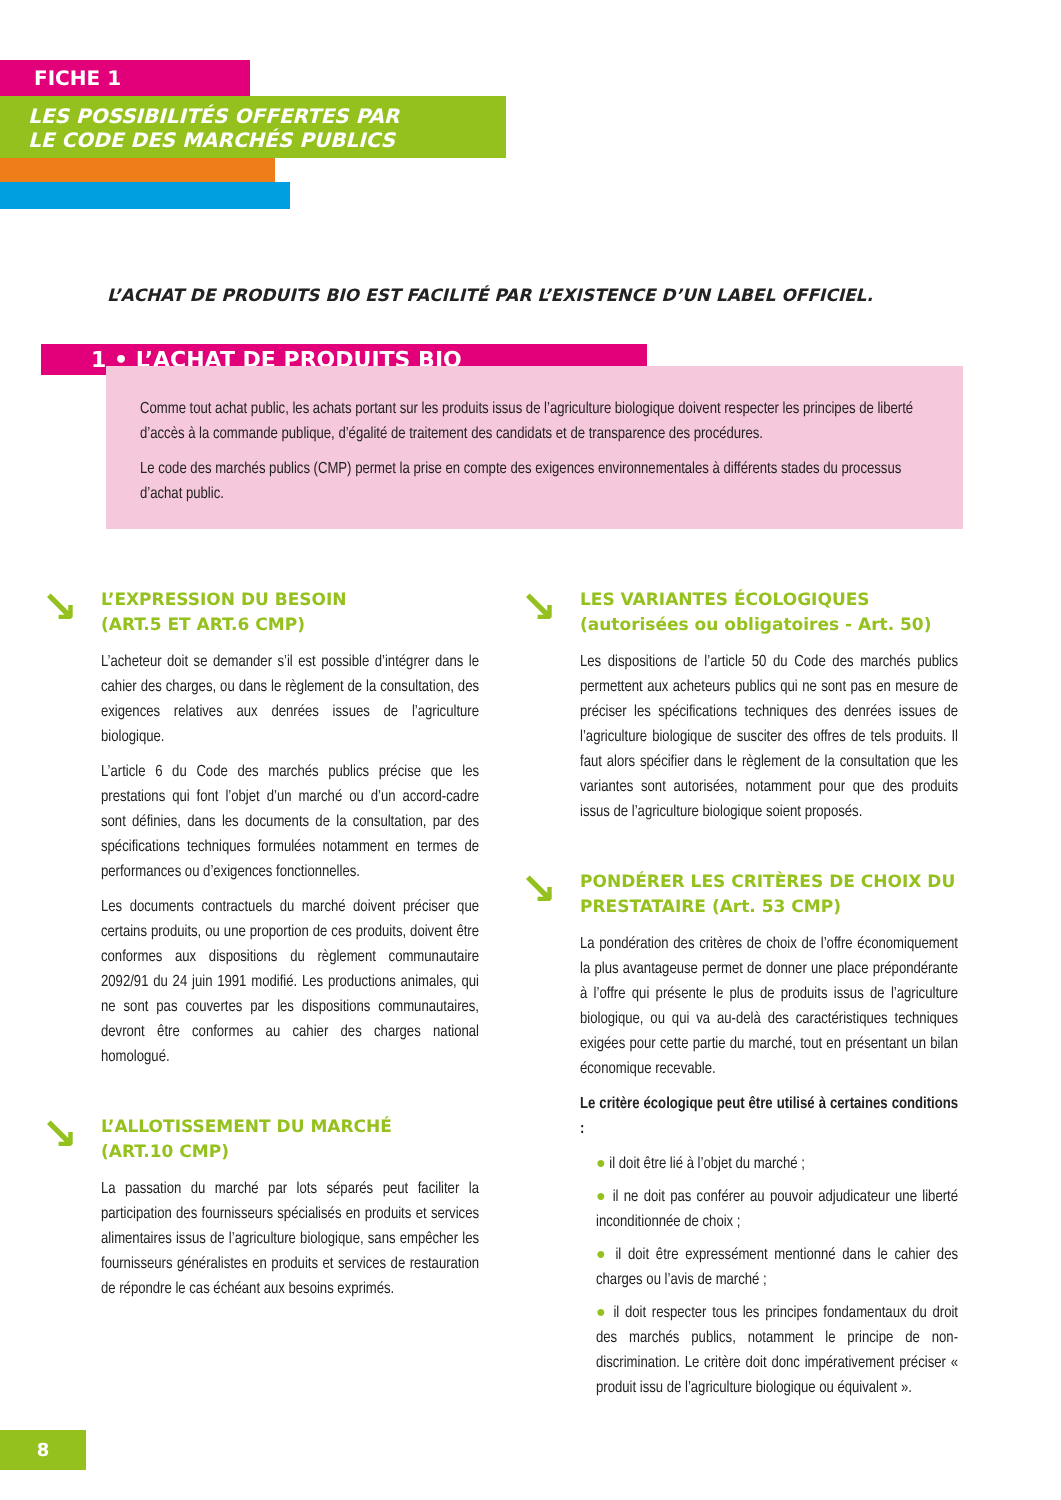FICHE 1
LES POSSIBILITÉS OFFERTES PAR
LE CODE DES MARCHÉS PUBLICS
L’ACHAT DE PRODUITS BIO EST FACILITÉ PAR L’EXISTENCE D’UN LABEL OFFICIEL.
1 • L’ACHAT DE PRODUITS BIO
Comme tout achat public, les achats portant sur les produits issus de l’agriculture biologique doivent respecter les principes de liberté d’accès à la commande publique, d’égalité de traitement des candidats et de transparence des procédures.
Le code des marchés publics (CMP) permet la prise en compte des exigences environnementales à différents stades du processus d’achat public.
↘ L’EXPRESSION DU BESOIN
(ART.5 ET ART.6 CMP)
L’acheteur doit se demander s’il est possible d’intégrer dans le cahier des charges, ou dans le règlement de la consultation, des exigences relatives aux denrées issues de l’agriculture biologique.
L’article 6 du Code des marchés publics précise que les prestations qui font l’objet d’un marché ou d’un accord-cadre sont définies, dans les documents de la consultation, par des spécifications techniques formulées notamment en termes de performances ou d’exigences fonctionnelles.
Les documents contractuels du marché doivent préciser que certains produits, ou une proportion de ces produits, doivent être conformes aux dispositions du règlement communautaire 2092/91 du 24 juin 1991 modifié. Les productions animales, qui ne sont pas couvertes par les dispositions communautaires, devront être conformes au cahier des charges national homologué.
↘ L’ALLOTISSEMENT DU MARCHÉ
(ART.10 CMP)
La passation du marché par lots séparés peut faciliter la participation des fournisseurs spécialisés en produits et services alimentaires issus de l’agriculture biologique, sans empêcher les fournisseurs généralistes en produits et services de restauration de répondre le cas échéant aux besoins exprimés.
↘ LES VARIANTES ÉCOLOGIQUES
(autorisées ou obligatoires - Art. 50)
Les dispositions de l’article 50 du Code des marchés publics permettent aux acheteurs publics qui ne sont pas en mesure de préciser les spécifications techniques des denrées issues de l’agriculture biologique de susciter des offres de tels produits. Il faut alors spécifier dans le règlement de la consultation que les variantes sont autorisées, notamment pour que des produits issus de l’agriculture biologique soient proposés.
↘ PONDÉRER LES CRITÈRES DE CHOIX DU PRESTATAIRE (Art. 53 CMP)
La pondération des critères de choix de l’offre économiquement la plus avantageuse permet de donner une place prépondérante à l’offre qui présente le plus de produits issus de l’agriculture biologique, ou qui va au-delà des caractéristiques techniques exigées pour cette partie du marché, tout en présentant un bilan économique recevable.
Le critère écologique peut être utilisé à certaines conditions :
● il doit être lié à l’objet du marché ;
● il ne doit pas conférer au pouvoir adjudicateur une liberté inconditionnée de choix ;
● il doit être expressément mentionné dans le cahier des charges ou l’avis de marché ;
● il doit respecter tous les principes fondamentaux du droit des marchés publics, notamment le principe de non-discrimination. Le critère doit donc impérativement préciser « produit issu de l’agriculture biologique ou équivalent ».
8